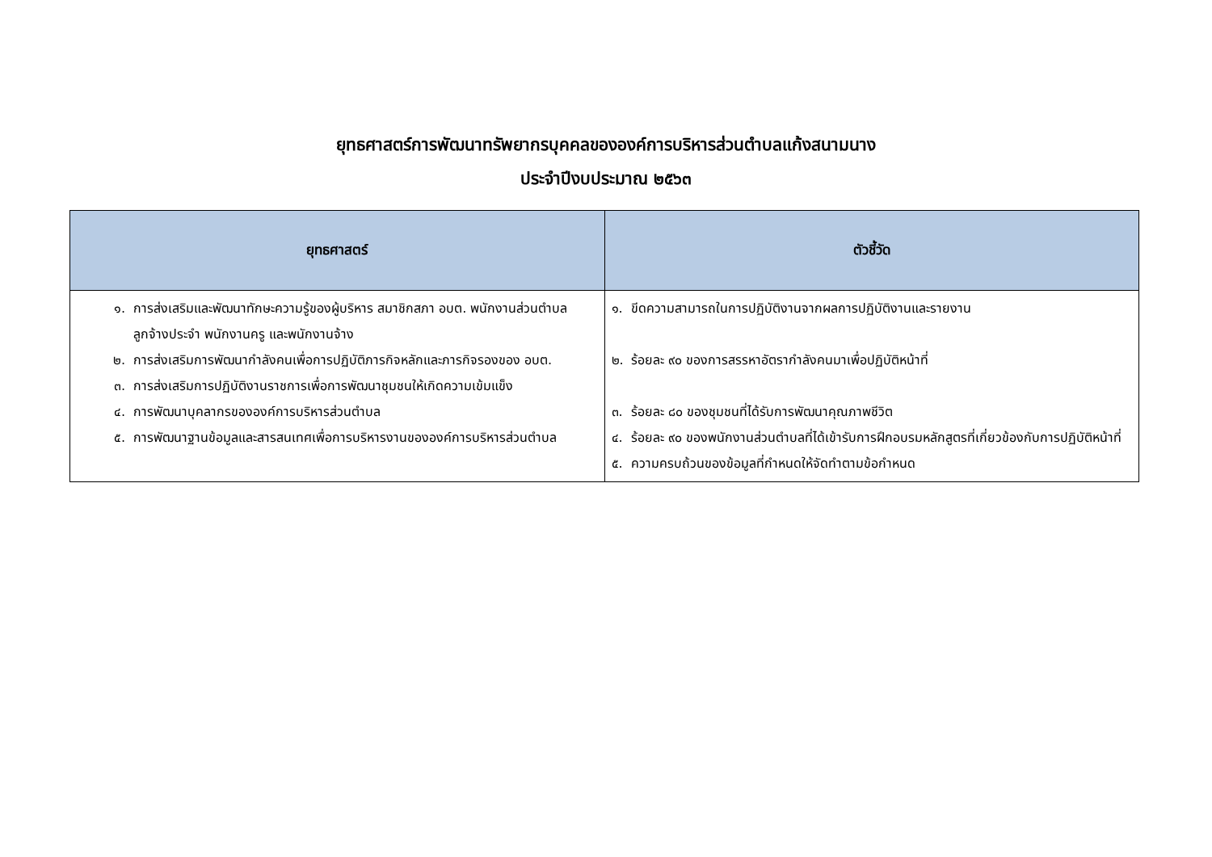ยุทธศาสตร์การพัฒนาทรัพยากรบุคคลขององค์การบริหารส่วนตำบลแก้งสนามนาง
ประจำปีงบประมาณ ๒๕๖๓
| ยุทธศาสตร์ | ตัวชี้วัด |
| --- | --- |
| ๑. การส่งเสริมและพัฒนาทักษะความรู้ของผู้บริหาร สมาชิกสภา อบต. พนักงานส่วนตำบล ลูกจ้างประจำ พนักงานครู และพนักงานจ้าง ๒. การส่งเสริมการพัฒนากำลังคนเพื่อการปฏิบัติภารกิจหลักและภารกิจรองของ อบต. ๓. การส่งเสริมการปฏิบัติงานราชการเพื่อการพัฒนาชุมชนให้เกิดความเข้มแข็ง ๔. การพัฒนาบุคลากรขององค์การบริหารส่วนตำบล ๕. การพัฒนาฐานข้อมูลและสารสนเทศเพื่อการบริหารงานขององค์การบริหารส่วนตำบล | ๑. ขีดความสามารถในการปฏิบัติงานจากผลการปฏิบัติงานและรายงาน ๒. ร้อยละ ๙๐ ของการสรรหาอัตรากำลังคนมาเพื่อปฏิบัติหน้าที่ ๓. ร้อยละ ๘๐ ของชุมชนที่ได้รับการพัฒนาคุณภาพชีวิต ๔. ร้อยละ ๙๐ ของพนักงานส่วนตำบลที่ได้เข้ารับการฝึกอบรมหลักสูตรที่เกี่ยวข้องกับการปฏิบัติหน้าที่ ๕. ความครบถ้วนของข้อมูลที่กำหนดให้จัดทำตามข้อกำหนด |